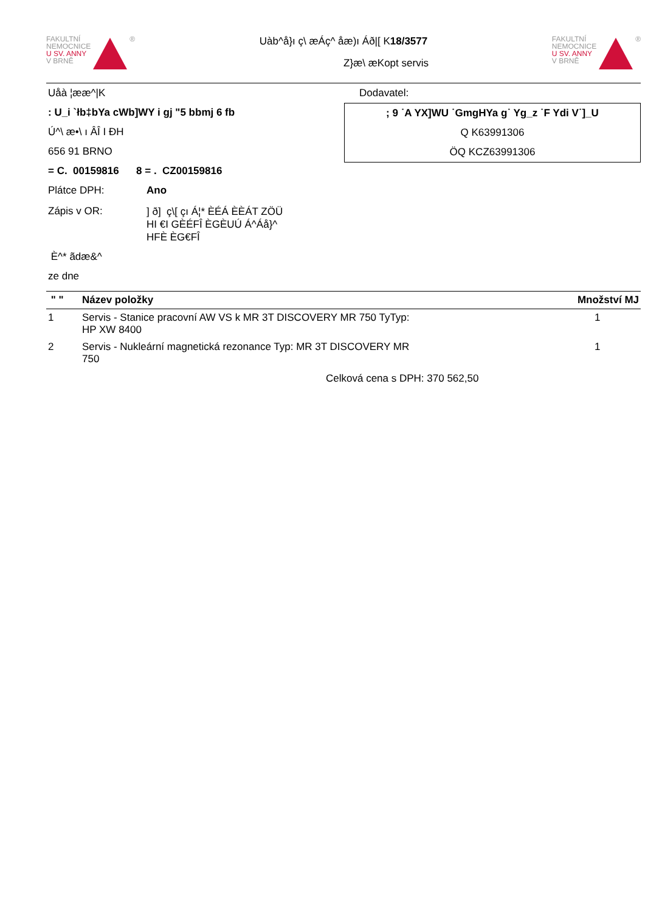FAKULTNÍ
NEMOCNICE
U SV. ANNY
V BRNĚ
®
Uàb^å}ı ç\ æÁç^ åæ)ı Áð|[ K18/3577
Z}æ\ æKopt servis
FAKULTNÍ
NEMOCNICE
U SV. ANNY
V BRNĚ
®
Uåà ¦ææ^|K
: U_i `łb‡bYa cWb]WY i gj "5 bbmj 6 fb
Ú^\ æ•\ ı ÂÎ I ÐH
656 91 BRNO
= C. 00159816 8 = . CZ00159816
Plátce DPH: Ano
Zápis v OR:] ð] ç\[ çı Á¦* ÈÉÁ ÈÈÁT ZÖÜ
HI €I GÈÉFÎ ÈGÈUÚ Á^Áå}^
HFÈ ÈG€FÎ
È^* ãdæ&^
ze dne
Dodavatel:
; 9 ˙A YX]WU ˙GmgHYa g˙ Yg_z ˙F Ydi V˙]_U
Q K63991306
ÖQ KCZ63991306
| " " | Název položky | Množství MJ |
| --- | --- | --- |
| 1 | Servis - Stanice pracovní AW VS k MR 3T DISCOVERY MR 750 TyTyp: HP XW 8400 | 1 |
| 2 | Servis - Nukleární magnetická rezonance Typ: MR 3T DISCOVERY MR 750 | 1 |
Celková cena s DPH: 370 562,50